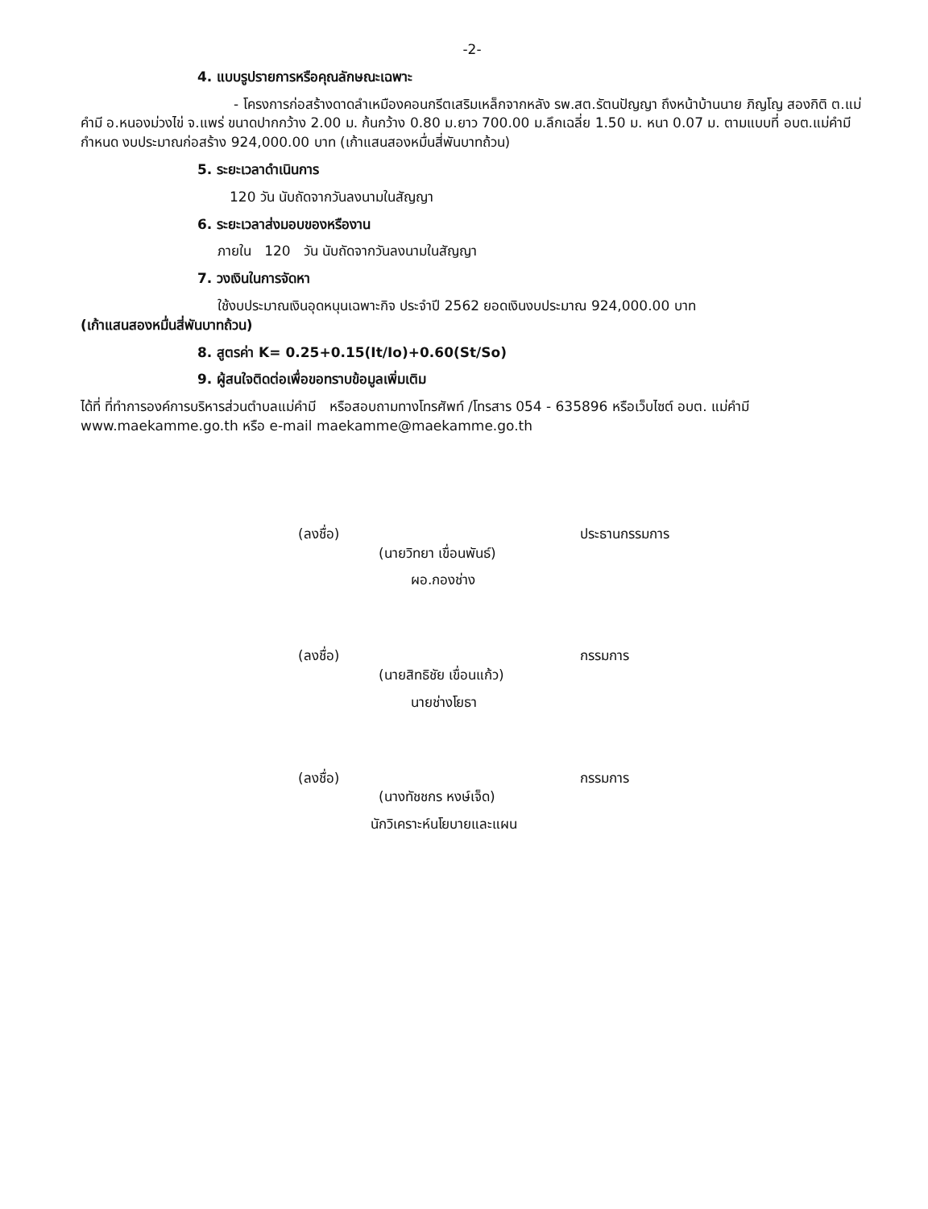-2-
4. แบบรูปรายการหรือคุณลักษณะเฉพาะ
- โครงการก่อสร้างดาดลำเหมืองคอนกรีตเสริมเหล็กจากหลัง รพ.สต.รัตนปัญญา ถึงหน้าบ้านนาย ภิญโญ สองกิติ ต.แม่คำมี อ.หนองม่วงไข่ จ.แพร่ ขนาดปากกว้าง 2.00 ม. ก้นกว้าง 0.80 ม.ยาว 700.00 ม.ลึกเฉลี่ย 1.50 ม. หนา 0.07 ม. ตามแบบที่ อบต.แม่คำมีกำหนด งบประมาณก่อสร้าง 924,000.00 บาท (เก้าแสนสองหมื่นสี่พันบาทถ้วน)
5. ระยะเวลาดำเนินการ
120 วัน นับถัดจากวันลงนามในสัญญา
6. ระยะเวลาส่งมอบของหรืองาน
ภายใน 120 วัน นับถัดจากวันลงนามในสัญญา
7. วงเงินในการจัดหา
ใช้งบประมาณเงินอุดหนุนเฉพาะกิจ ประจำปี 2562 ยอดเงินงบประมาณ 924,000.00 บาท
(เก้าแสนสองหมื่นสี่พันบาทถ้วน)
8. สูตรค่า K= 0.25+0.15(It/Io)+0.60(St/So)
9. ผู้สนใจติดต่อเพื่อขอทราบข้อมูลเพิ่มเติม
ได้ที่ ที่ทำการองค์การบริหารส่วนตำบลแม่คำมี หรือสอบถามทางโทรศัพท์ /โทรสาร 054 - 635896 หรือเว็บไซต์ อบต. แม่คำมี www.maekamme.go.th หรือ e-mail maekamme@maekamme.go.th
(ลงชื่อ) ประธานกรรมการ
(นายวิทยา เขื่อนพันธ์)
ผอ.กองช่าง
(ลงชื่อ) กรรมการ
(นายสิทธิชัย เขื่อนแก้ว)
นายช่างโยธา
(ลงชื่อ) กรรมการ
(นางทัชชกร หงษ์เจ็ด)
นักวิเคราะห์นโยบายและแผน